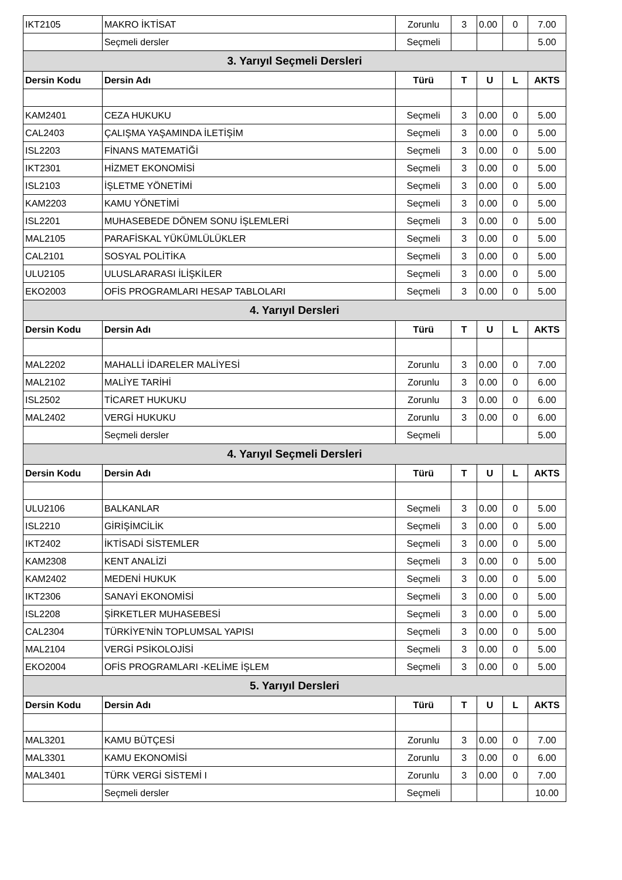| IKT2105 | MAKRO İKTİSAT | Zorunlu | 3 | 0.00 | 0 | 7.00 |
| | Seçmeli dersler | Seçmeli | | | | 5.00 |
| 3. Yarıyıl Seçmeli Dersleri | | | | | | |
| Dersin Kodu | Dersin Adı | Türü | T | U | L | AKTS |
| KAM2401 | CEZA HUKUKU | Seçmeli | 3 | 0.00 | 0 | 5.00 |
| CAL2403 | ÇALIŞMA YAŞAMINDA İLETİŞİM | Seçmeli | 3 | 0.00 | 0 | 5.00 |
| ISL2203 | FİNANS MATEMATİĞİ | Seçmeli | 3 | 0.00 | 0 | 5.00 |
| IKT2301 | HİZMET EKONOMİSİ | Seçmeli | 3 | 0.00 | 0 | 5.00 |
| ISL2103 | İŞLETME YÖNETİMİ | Seçmeli | 3 | 0.00 | 0 | 5.00 |
| KAM2203 | KAMU YÖNETİMİ | Seçmeli | 3 | 0.00 | 0 | 5.00 |
| ISL2201 | MUHASEBEDE DÖNEM SONU İŞLEMLERİ | Seçmeli | 3 | 0.00 | 0 | 5.00 |
| MAL2105 | PARAFİSKAL YÜKÜMLÜLÜKLER | Seçmeli | 3 | 0.00 | 0 | 5.00 |
| CAL2101 | SOSYAL POLİTİKA | Seçmeli | 3 | 0.00 | 0 | 5.00 |
| ULU2105 | ULUSLARARASI İLİŞKİLER | Seçmeli | 3 | 0.00 | 0 | 5.00 |
| EKO2003 | OFİS PROGRAMLARI HESAP TABLOLARI | Seçmeli | 3 | 0.00 | 0 | 5.00 |
| 4. Yarıyıl Dersleri | | | | | | |
| Dersin Kodu | Dersin Adı | Türü | T | U | L | AKTS |
| MAL2202 | MAHALLİ İDARELER MALİYESİ | Zorunlu | 3 | 0.00 | 0 | 7.00 |
| MAL2102 | MALİYE TARİHİ | Zorunlu | 3 | 0.00 | 0 | 6.00 |
| ISL2502 | TİCARET HUKUKU | Zorunlu | 3 | 0.00 | 0 | 6.00 |
| MAL2402 | VERGİ HUKUKU | Zorunlu | 3 | 0.00 | 0 | 6.00 |
| | Seçmeli dersler | Seçmeli | | | | 5.00 |
| 4. Yarıyıl Seçmeli Dersleri | | | | | | |
| Dersin Kodu | Dersin Adı | Türü | T | U | L | AKTS |
| ULU2106 | BALKANLAR | Seçmeli | 3 | 0.00 | 0 | 5.00 |
| ISL2210 | GİRİŞİMCİLİK | Seçmeli | 3 | 0.00 | 0 | 5.00 |
| IKT2402 | İKTİSADİ SİSTEMLER | Seçmeli | 3 | 0.00 | 0 | 5.00 |
| KAM2308 | KENT ANALİZİ | Seçmeli | 3 | 0.00 | 0 | 5.00 |
| KAM2402 | MEDENİ HUKUK | Seçmeli | 3 | 0.00 | 0 | 5.00 |
| IKT2306 | SANAYİ EKONOMİSİ | Seçmeli | 3 | 0.00 | 0 | 5.00 |
| ISL2208 | ŞİRKETLER MUHASEBESİ | Seçmeli | 3 | 0.00 | 0 | 5.00 |
| CAL2304 | TÜRKİYE'NİN TOPLUMSAL YAPISI | Seçmeli | 3 | 0.00 | 0 | 5.00 |
| MAL2104 | VERGİ PSİKOLOJİSİ | Seçmeli | 3 | 0.00 | 0 | 5.00 |
| EKO2004 | OFİS PROGRAMLARI -KELİME İŞLEM | Seçmeli | 3 | 0.00 | 0 | 5.00 |
| 5. Yarıyıl Dersleri | | | | | | |
| Dersin Kodu | Dersin Adı | Türü | T | U | L | AKTS |
| MAL3201 | KAMU BÜTÇESİ | Zorunlu | 3 | 0.00 | 0 | 7.00 |
| MAL3301 | KAMU EKONOMİSİ | Zorunlu | 3 | 0.00 | 0 | 6.00 |
| MAL3401 | TÜRK VERGİ SİSTEMİ I | Zorunlu | 3 | 0.00 | 0 | 7.00 |
| | Seçmeli dersler | Seçmeli | | | | 10.00 |